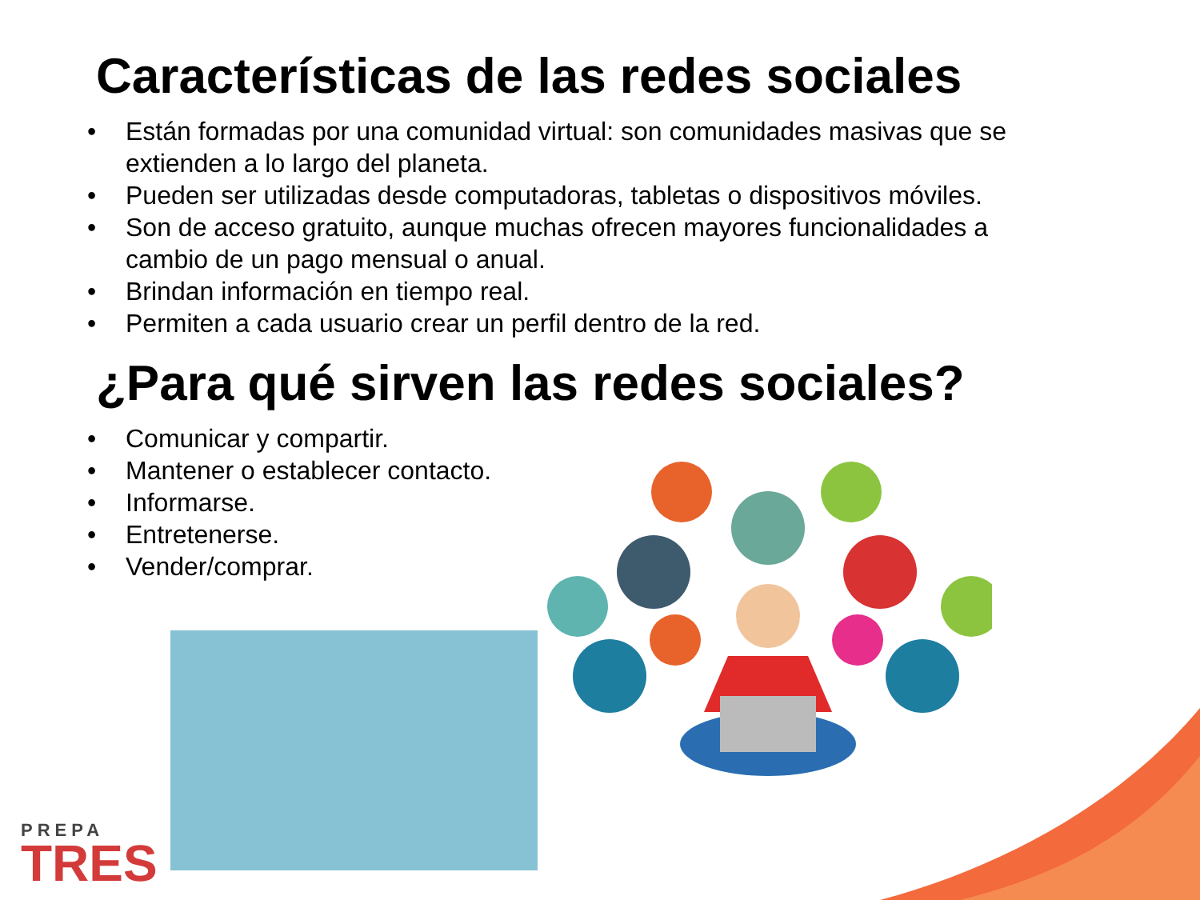Características de las redes sociales
• Están formadas por una comunidad virtual: son comunidades masivas que se extienden a lo largo del planeta.
• Pueden ser utilizadas desde computadoras, tabletas o dispositivos móviles.
• Son de acceso gratuito, aunque muchas ofrecen mayores funcionalidades a cambio de un pago mensual o anual.
• Brindan información en tiempo real.
• Permiten a cada usuario crear un perfil dentro de la red.
¿Para qué sirven las redes sociales?
• Comunicar y compartir.
• Mantener o establecer contacto.
• Informarse.
• Entretenerse.
• Vender/comprar.
PREPA
TRES